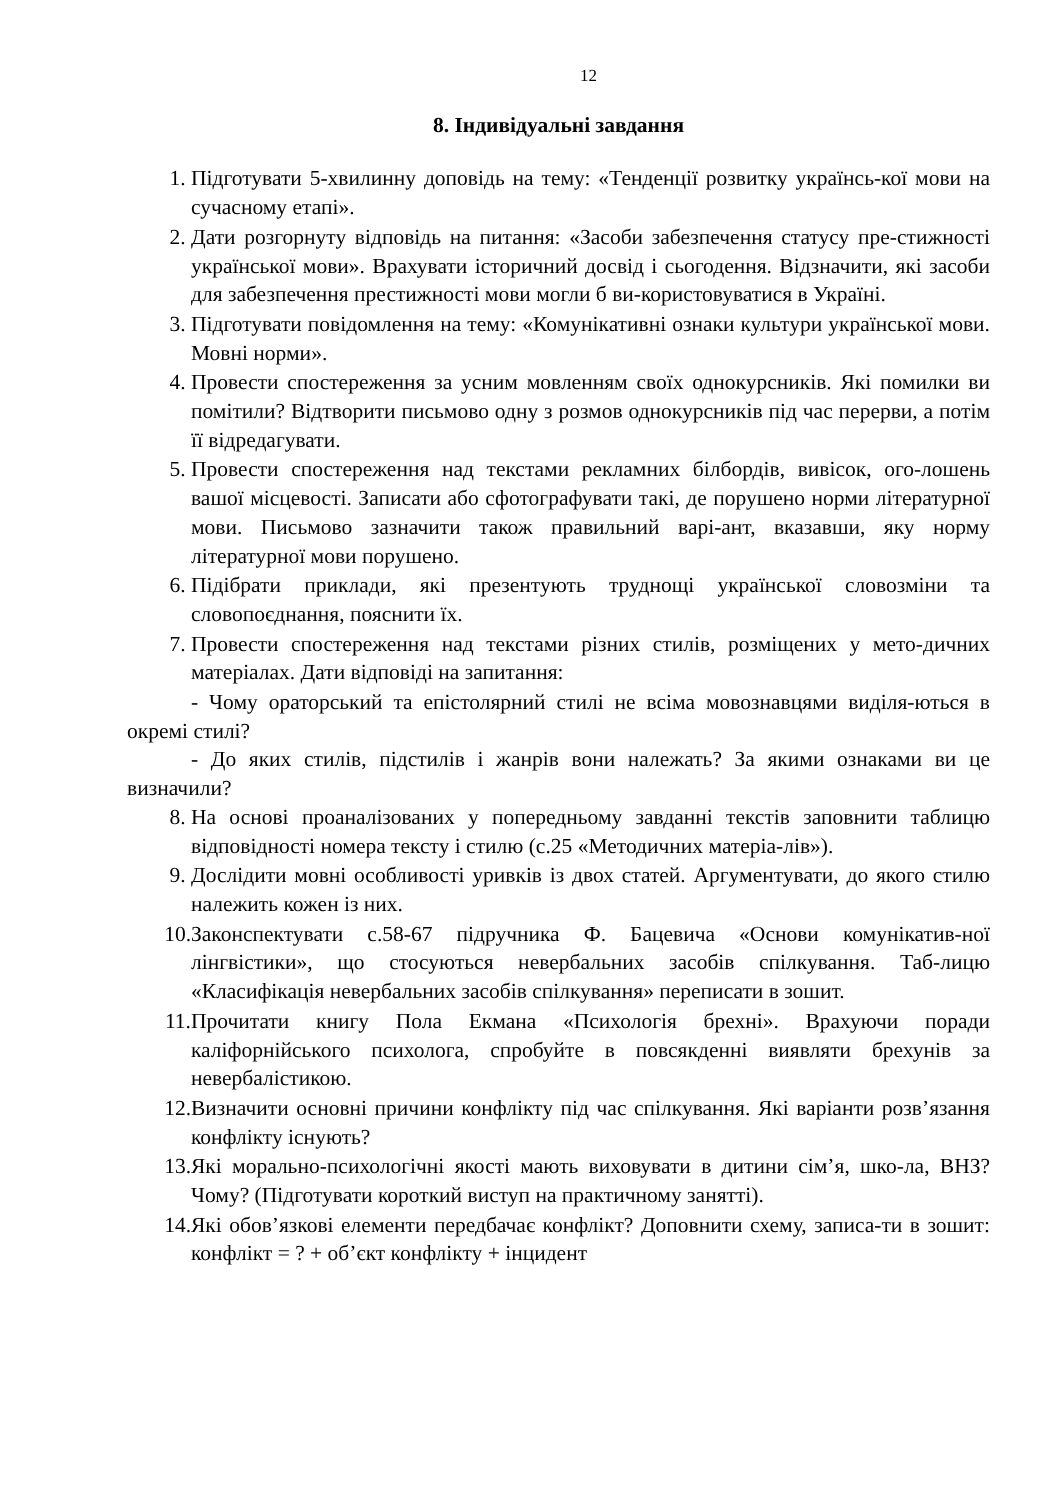12
8. Індивідуальні завдання
1. Підготувати 5-хвилинну доповідь на тему: «Тенденції розвитку українсь-кої мови на сучасному етапі».
2. Дати розгорнуту відповідь на питання: «Засоби забезпечення статусу пре-стижності української мови». Врахувати історичний досвід і сьогодення. Відзначити, які засоби для забезпечення престижності мови могли б ви-користовуватися в Україні.
3. Підготувати повідомлення на тему: «Комунікативні ознаки культури української мови. Мовні норми».
4. Провести спостереження за усним мовленням своїх однокурсників. Які помилки ви помітили? Відтворити письмово одну з розмов однокурсників під час перерви, а потім її відредагувати.
5. Провести спостереження над текстами рекламних білбордів, вивісок, ого-лошень вашої місцевості. Записати або сфотографувати такі, де порушено норми літературної мови. Письмово зазначити також правильний варі-ант, вказавши, яку норму літературної мови порушено.
6. Підібрати приклади, які презентують труднощі української словозміни та словопоєднання, пояснити їх.
7. Провести спостереження над текстами різних стилів, розміщених у мето-дичних матеріалах. Дати відповіді на запитання:
- Чому ораторський та епістолярний стилі не всіма мовознавцями виділя-ються в окремі стилі?
- До яких стилів, підстилів і жанрів вони належать? За якими ознаками ви це визначили?
8. На основі проаналізованих у попередньому завданні текстів заповнити таблицю відповідності номера тексту і стилю (с.25 «Методичних матеріа-лів»).
9. Дослідити мовні особливості уривків із двох статей. Аргументувати, до якого стилю належить кожен із них.
10. Законспектувати с.58-67 підручника Ф. Бацевича «Основи комунікатив-ної лінгвістики», що стосуються невербальних засобів спілкування. Таб-лицю «Класифікація невербальних засобів спілкування» переписати в зошит.
11. Прочитати книгу Пола Екмана «Психологія брехні». Врахуючи поради каліфорнійського психолога, спробуйте в повсякденні виявляти брехунів за невербалістикою.
12. Визначити основні причини конфлікту під час спілкування. Які варіанти розв’язання конфлікту існують?
13. Які морально-психологічні якості мають виховувати в дитини сім’я, шко-ла, ВНЗ? Чому? (Підготувати короткий виступ на практичному занятті).
14. Які обов’язкові елементи передбачає конфлікт? Доповнити схему, записа-ти в зошит: конфлікт = ? + об’єкт конфлікту + інцидент